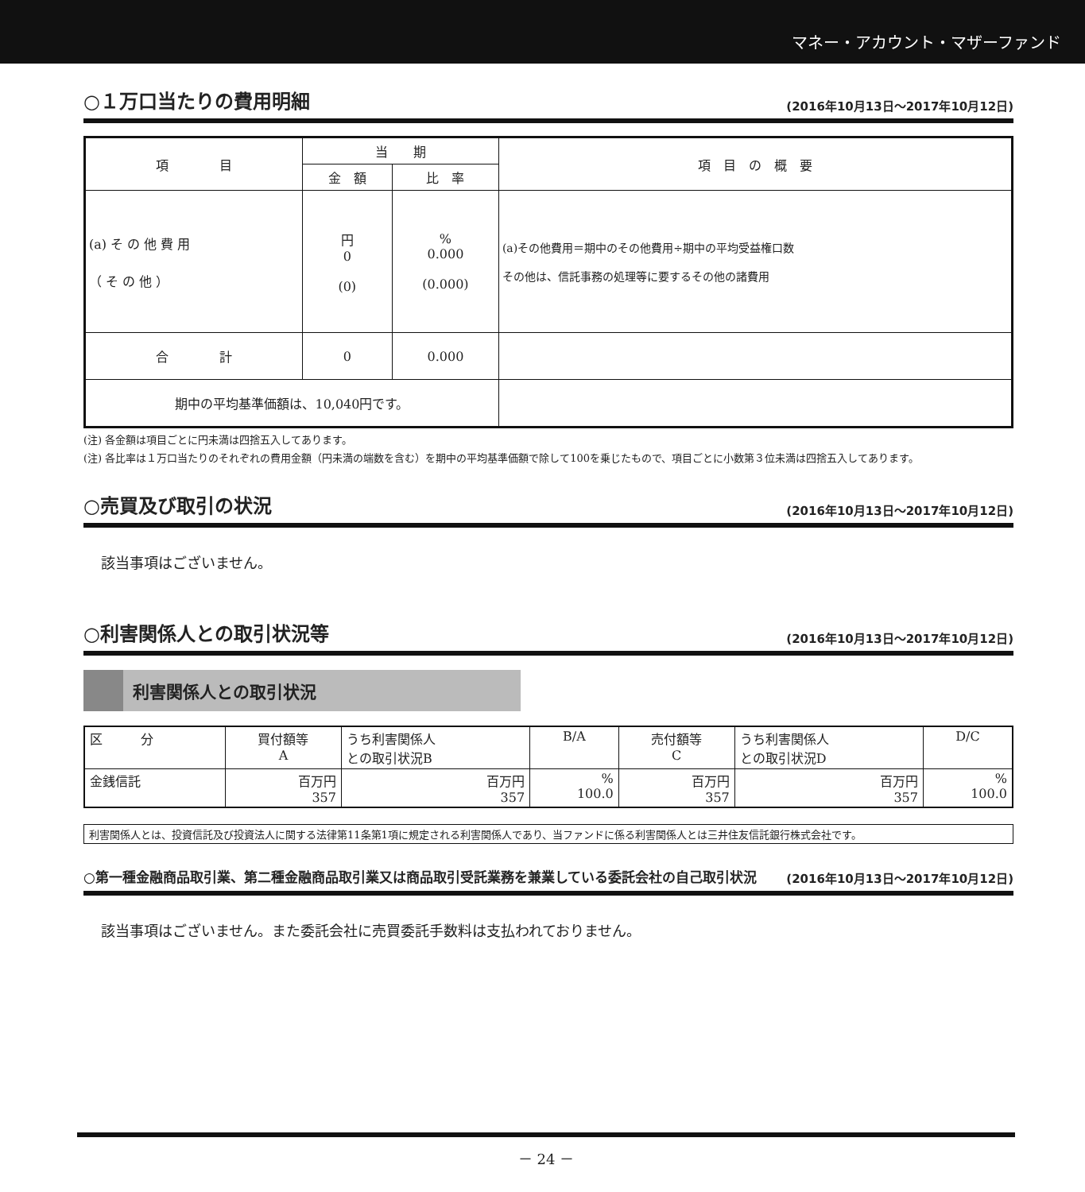マネー・アカウント・マザーファンド
○１万口当たりの費用明細 (2016年10月13日～2017年10月12日)
| 項 目 | 当 期 | | 項 目 の 概 要 |
| --- | --- | --- | --- |
| | 金 額 | 比 率 | |
| (a) そ の 他 費 用 （ そ の 他 ） | 円 0 (0) | % 0.000 (0.000) | (a)その他費用＝期中のその他費用÷期中の平均受益権口数 その他は、信託事務の処理等に要するその他の諸費用 |
| 合 計 | 0 | 0.000 | |
| 期中の平均基準価額は、10,040円です。 | | | |
(注) 各金額は項目ごとに円未満は四捨五入してあります。
(注) 各比率は１万口当たりのそれぞれの費用金額（円未満の端数を含む）を期中の平均基準価額で除して100を乗じたもので、項目ごとに小数第３位未満は四捨五入してあります。
○売買及び取引の状況 (2016年10月13日～2017年10月12日)
該当事項はございません。
○利害関係人との取引状況等 (2016年10月13日～2017年10月12日)
利害関係人との取引状況
| 区 分 | 買付額等 A | うち利害関係人 との取引状況B | B/A | 売付額等 C | うち利害関係人 との取引状況D | D/C |
| 金銭信託 | 百万円 357 | 百万円 357 | % 100.0 | 百万円 357 | 百万円 357 | % 100.0 |
利害関係人とは、投資信託及び投資法人に関する法律第11条第1項に規定される利害関係人であり、当ファンドに係る利害関係人とは三井住友信託銀行株式会社です。
○第一種金融商品取引業、第二種金融商品取引業又は商品取引受託業務を兼業している委託会社の自己取引状況 (2016年10月13日～2017年10月12日)
該当事項はございません。また委託会社に売買委託手数料は支払われておりません。
－ 24 －